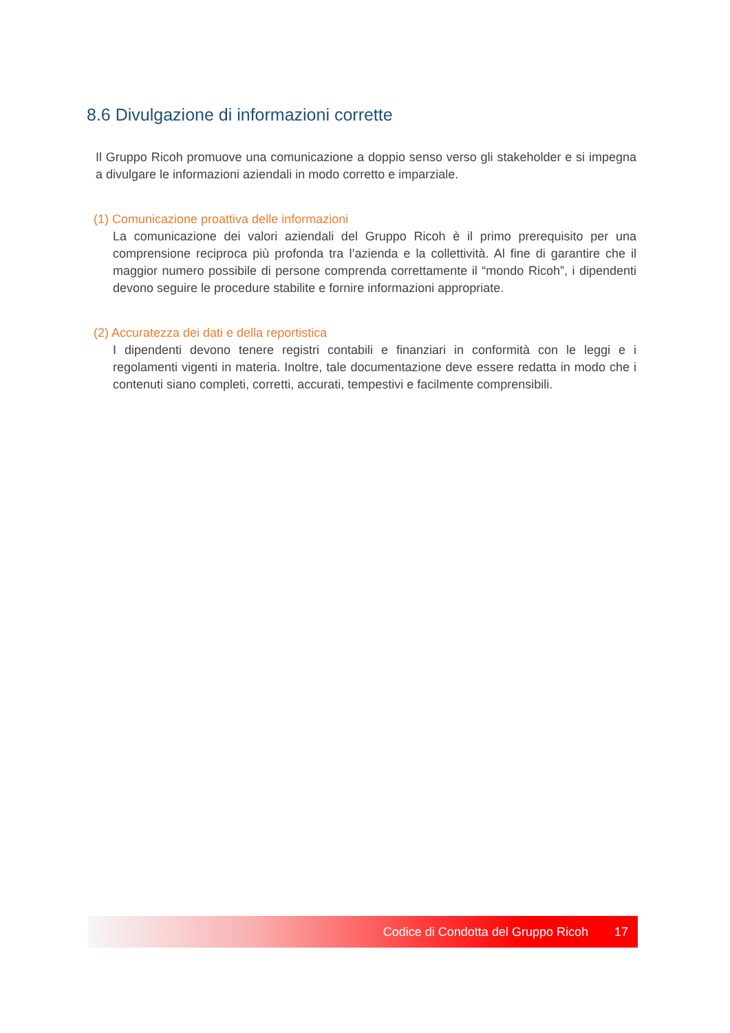8.6 Divulgazione di informazioni corrette
Il Gruppo Ricoh promuove una comunicazione a doppio senso verso gli stakeholder e si impegna a divulgare le informazioni aziendali in modo corretto e imparziale.
(1) Comunicazione proattiva delle informazioni
La comunicazione dei valori aziendali del Gruppo Ricoh è il primo prerequisito per una comprensione reciproca più profonda tra l’azienda e la collettività. Al fine di garantire che il maggior numero possibile di persone comprenda correttamente il “mondo Ricoh”, i dipendenti devono seguire le procedure stabilite e fornire informazioni appropriate.
(2) Accuratezza dei dati e della reportistica
I dipendenti devono tenere registri contabili e finanziari in conformità con le leggi e i regolamenti vigenti in materia. Inoltre, tale documentazione deve essere redatta in modo che i contenuti siano completi, corretti, accurati, tempestivi e facilmente comprensibili.
Codice di Condotta del Gruppo Ricoh 17